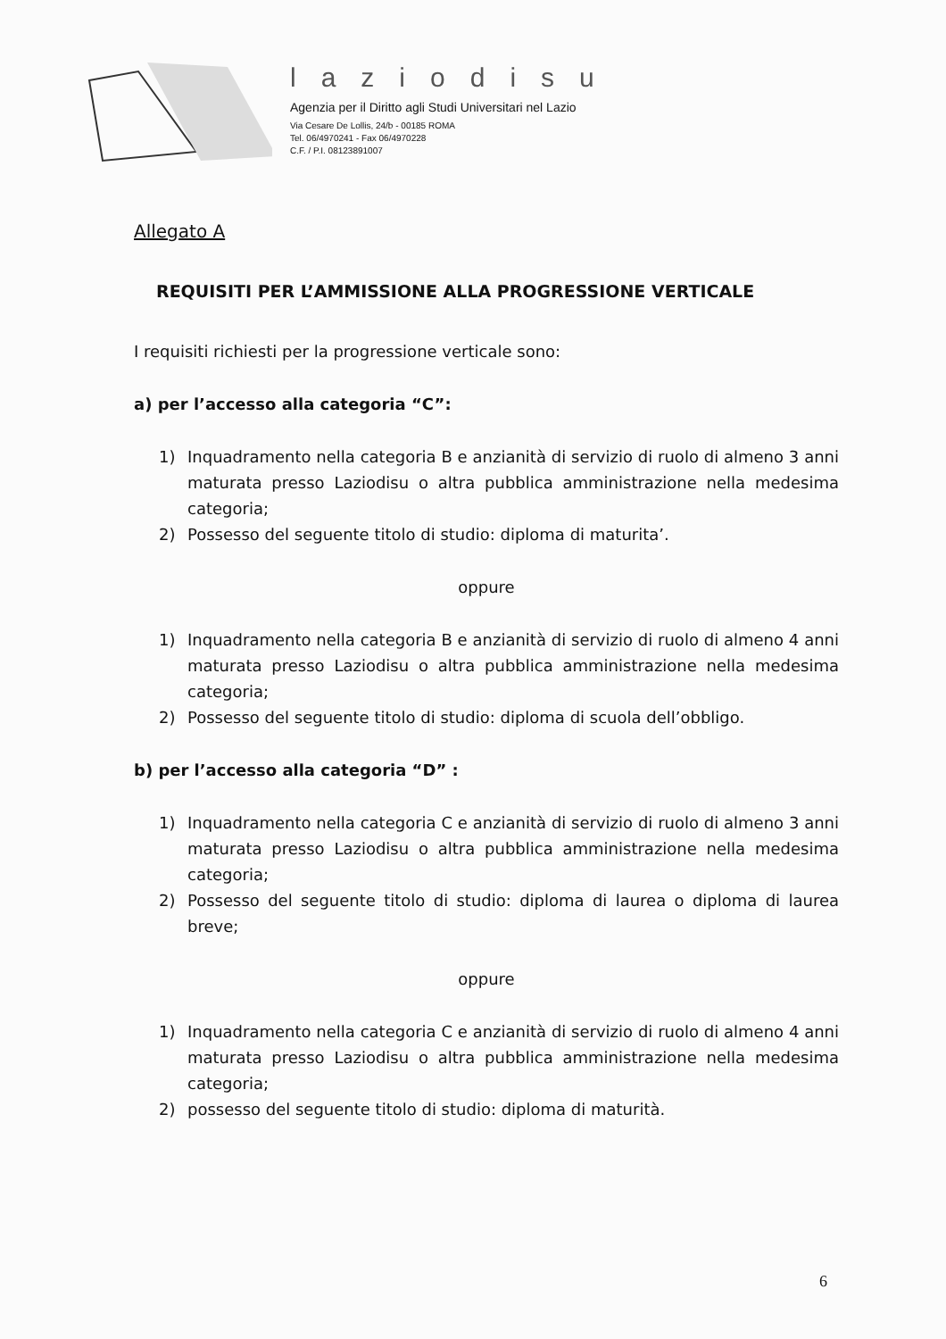laziodisu
Agenzia per il Diritto agli Studi Universitari nel Lazio
Via Cesare De Lollis, 24/b - 00185 ROMA
Tel. 06/4970241 - Fax 06/4970228
C.F. / P.I. 08123891007
Allegato A
REQUISITI PER L’AMMISSIONE ALLA PROGRESSIONE VERTICALE
I requisiti richiesti per la progressione verticale sono:
a) per l’accesso alla categoria “C”:
1) Inquadramento nella categoria B e anzianità di servizio di ruolo di almeno 3 anni maturata presso Laziodisu o altra pubblica amministrazione nella medesima categoria;
2) Possesso del seguente titolo di studio: diploma di maturita’.
oppure
1) Inquadramento nella categoria B e anzianità di servizio di ruolo di almeno 4 anni maturata presso Laziodisu o altra pubblica amministrazione nella medesima categoria;
2) Possesso del seguente titolo di studio: diploma di scuola dell’obbligo.
b) per l’accesso alla categoria “D” :
1) Inquadramento nella categoria C e anzianità di servizio di ruolo di almeno 3 anni maturata presso Laziodisu o altra pubblica amministrazione nella medesima categoria;
2) Possesso del seguente titolo di studio: diploma di laurea o diploma di laurea breve;
oppure
1) Inquadramento nella categoria C e anzianità di servizio di ruolo di almeno 4 anni maturata presso Laziodisu o altra pubblica amministrazione nella medesima categoria;
2) possesso del seguente titolo di studio: diploma di maturità.
6